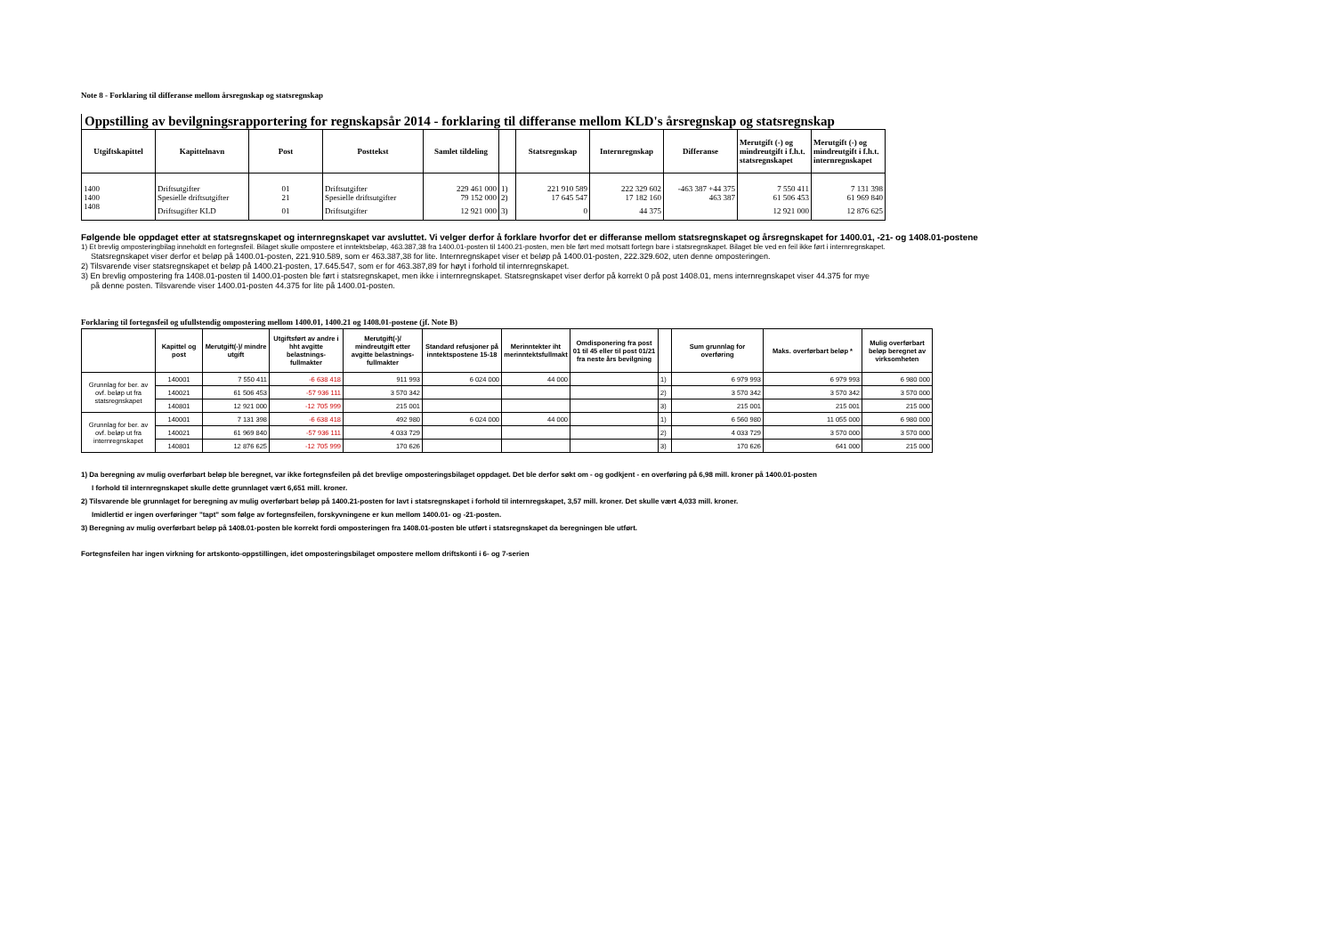Note 8 - Forklaring til differanse mellom årsregnskap og statsregnskap
Oppstilling av bevilgningsrapportering for regnskapsår 2014 - forklaring til differanse mellom KLD's årsregnskap og statsregnskap
| Utgiftskapittel | Kapittelnavn | Post | Posttekst | Samlet tildeling | | Statsregnskap | Internregnskap | Differanse | Merutgift (-) og mindreutgift i f.h.t. statsregnskapet | Merutgift (-) og mindreutgift i f.h.t. internregnskapet |
| --- | --- | --- | --- | --- | --- | --- | --- | --- | --- | --- |
| 1400 | Driftsutgifter | 01 | Driftsutgifter | 229 461 000 | 1) | 221 910 589 | 222 329 602 | -463 387 +44 375 | 7 550 411 | 7 131 398 |
| 1400 | Spesielle driftsutgifter | 21 | Spesielle driftsutgifter | 79 152 000 | 2) | 17 645 547 | 17 182 160 | 463 387 | 61 506 453 | 61 969 840 |
| 1408 | Driftsugifter KLD | 01 | Driftsutgifter | 12 921 000 | 3) | 0 | 44 375 | | 12 921 000 | 12 876 625 |
Følgende ble oppdaget etter at statsregnskapet og internregnskapet var avsluttet. Vi velger derfor å forklare hvorfor det er differanse mellom statsregnskapet og årsregnskapet for 1400.01, -21- og 1408.01-postene
1) Et brevlig omposteringbilag inneholdt en fortegnsfeil. Bilaget skulle ompostere et inntektsbeløp, 463.387,38 fra 1400.01-posten til 1400.21-posten, men ble ført med motsatt fortegn bare i statsregnskapet. Bilaget ble ved en feil ikke ført i internregnskapet.
Statsregnskapet viser derfor et beløp på 1400.01-posten, 221.910.589, som er 463.387,38 for lite. Internregnskapet viser et beløp på 1400.01-posten, 222.329.602, uten denne omposteringen.
2) Tilsvarende viser statsregnskapet et beløp på 1400.21-posten, 17.645.547, som er for 463.387,89 for høyt i forhold til internregnskapet.
3) En brevlig ompostering fra 1408.01-posten til 1400.01-posten ble ført i statsregnskapet, men ikke i internregnskapet. Statsregnskapet viser derfor på korrekt 0 på post 1408.01, mens internregnskapet viser 44.375 for mye
på denne posten. Tilsvarende viser 1400.01-posten 44.375 for lite på 1400.01-posten.
Forklaring til fortegnsfeil og ufullstendig ompostering mellom 1400.01, 1400.21 og 1408.01-postene (jf. Note B)
| | Kapittel og post | Merutgift(-)/ mindre utgift | Utgiftsført av andre i hht avgitte belastnings-fullmakter | Merutgift(-)/ mindreutgift etter avgitte belastnings-fullmakter | Standard refusjoner på inntektspostene 15-18 | Merinntekter iht merinntektsfullmakt | Omdisponering fra post 01 til 45 eller til post 01/21 fra neste års bevilgning | | Sum grunnlag for overføring | Maks. overførbart beløp * | Mulig overførbart beløp beregnet av virksomheten |
| --- | --- | --- | --- | --- | --- | --- | --- | --- | --- | --- | --- |
| Grunnlag for ber. av ovf. beløp ut fra statsregnskapet | 140001 | 7 550 411 | -6 638 418 | 911 993 | 6 024 000 | 44 000 | | 1) | 6 979 993 | 6 979 993 | 6 980 000 |
| | 140021 | 61 506 453 | -57 936 111 | 3 570 342 | | | | 2) | 3 570 342 | 3 570 342 | 3 570 000 |
| | 140801 | 12 921 000 | -12 705 999 | 215 001 | | | | 3) | 215 001 | 215 001 | 215 000 |
| Grunnlag for ber. av ovf. beløp ut fra internregnskapet | 140001 | 7 131 398 | -6 638 418 | 492 980 | 6 024 000 | 44 000 | | 1) | 6 560 980 | 11 055 000 | 6 980 000 |
| | 140021 | 61 969 840 | -57 936 111 | 4 033 729 | | | | 2) | 4 033 729 | 3 570 000 | 3 570 000 |
| | 140801 | 12 876 625 | -12 705 999 | 170 626 | | | | 3) | 170 626 | 641 000 | 215 000 |
1) Da beregning av mulig overførbart beløp ble beregnet, var ikke fortegnsfeilen på det brevlige omposteringsbilaget oppdaget. Det ble derfor søkt om - og godkjent - en overføring på 6,98 mill. kroner på 1400.01-posten
I forhold til internregnskapet skulle dette grunnlaget vært 6,651 mill. kroner.
2) Tilsvarende ble grunnlaget for beregning av mulig overførbart beløp på 1400.21-posten for lavt i statsregnskapet i forhold til internregskapet, 3,57 mill. kroner. Det skulle vært 4,033 mill. kroner.
Imidlertid er ingen overføringer "tapt" som følge av fortegnsfeilen, forskyvningene er kun mellom 1400.01- og -21-posten.
3) Beregning av mulig overførbart beløp på 1408.01-posten ble korrekt fordi omposteringen fra 1408.01-posten ble utført i statsregnskapet da beregningen ble utført.
Fortegnsfeilen har ingen virkning for artskonto-oppstillingen, idet omposteringsbilaget ompostere mellom driftskonti i 6- og 7-serien